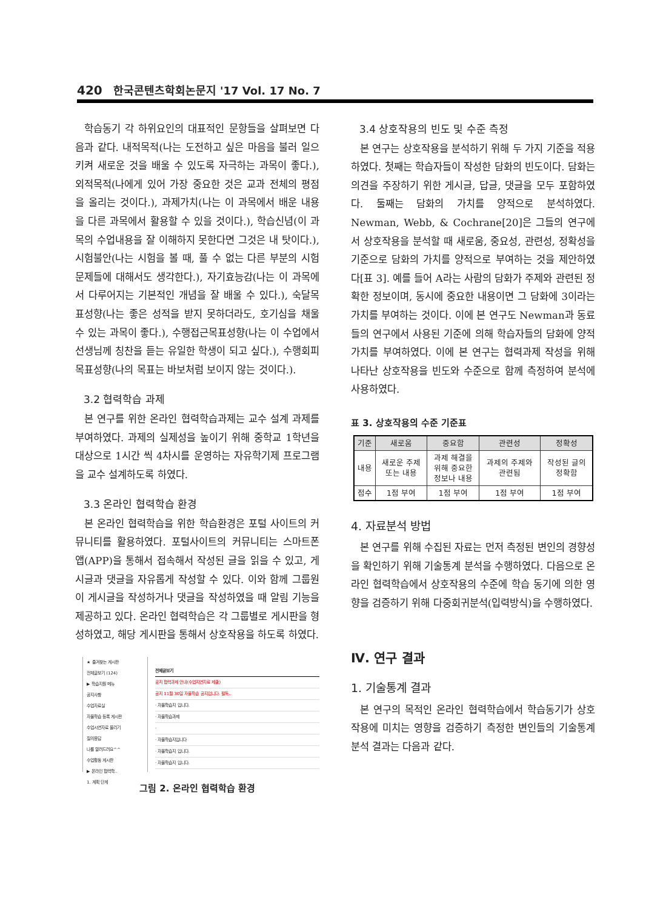420 한국콘텐츠학회논문지 '17 Vol. 17 No. 7
학습동기 각 하위요인의 대표적인 문항들을 살펴보면 다음과 같다. 내적목적(나는 도전하고 싶은 마음을 불러 일으키켜 새로운 것을 배울 수 있도록 자극하는 과목이 좋다.), 외적목적(나에게 있어 가장 중요한 것은 교과 전체의 평점을 올리는 것이다.), 과제가치(나는 이 과목에서 배운 내용을 다른 과목에서 활용할 수 있을 것이다.), 학습신념(이 과목의 수업내용을 잘 이해하지 못한다면 그것은 내 탓이다.), 시험불안(나는 시험을 볼 때, 풀 수 없는 다른 부분의 시험문제들에 대해서도 생각한다.), 자기효능감(나는 이 과목에서 다루어지는 기본적인 개념을 잘 배울 수 있다.), 숙달목표성향(나는 좋은 성적을 받지 못하더라도, 호기심을 채울 수 있는 과목이 좋다.), 수행접근목표성향(나는 이 수업에서 선생님께 칭찬을 듣는 유일한 학생이 되고 싶다.), 수행회피목표성향(나의 목표는 바보처럼 보이지 않는 것이다.).
3.2 협력학습 과제
본 연구를 위한 온라인 협력학습과제는 교수 설계 과제를 부여하였다. 과제의 실제성을 높이기 위해 중학교 1학년을 대상으로 1시간 씩 4차시를 운영하는 자유학기제 프로그램을 교수 설계하도록 하였다.
3.3 온라인 협력학습 환경
본 온라인 협력학습을 위한 학습환경은 포털 사이트의 커뮤니티를 활용하였다. 포털사이트의 커뮤니티는 스마트폰 앱(APP)을 통해서 접속해서 작성된 글을 읽을 수 있고, 게시글과 댓글을 자유롭게 작성할 수 있다. 이와 함께 그룹원이 게시글을 작성하거나 댓글을 작성하였을 때 알림 기능을 제공하고 있다. 온라인 협력학습은 각 그룹별로 게시판을 형성하였고, 해당 게시판을 통해서 상호작용을 하도록 하였다.
★ 즐겨찾는 게시판
전체글보기 (124)
▶ 학습지원 메뉴
공지사항
수업자료실
자율학습 등록 게시판
수업시연자료 올리기
질의응답
나를 알려드려요^^
수업활동 게시판
▶ 온라인 협력학..
1. 계획 단계
전체글보기
공지 협력과제 안내(수업지연자료 제출)
공지 11월 30일 자율학습 공지입니다. 필독..
· 자율학습지 입니다.
· 자율학습과제
·
· 자율학습지입니다
· 자율학습지 입니다.
· 자율학습지 입니다.
그림 2. 온라인 협력학습 환경
3.4 상호작용의 빈도 및 수준 측정
본 연구는 상호작용을 분석하기 위해 두 가지 기준을 적용하였다. 첫째는 학습자들이 작성한 담화의 빈도이다. 담화는 의견을 주장하기 위한 게시글, 답글, 댓글을 모두 포함하였다. 둘째는 담화의 가치를 양적으로 분석하였다. Newman, Webb, & Cochrane[20]은 그들의 연구에서 상호작용을 분석할 때 새로움, 중요성, 관련성, 정확성을 기준으로 담화의 가치를 양적으로 부여하는 것을 제안하였다[표 3]. 예를 들어 A라는 사람의 담화가 주제와 관련된 정확한 정보이며, 동시에 중요한 내용이면 그 담화에 3이라는 가치를 부여하는 것이다. 이에 본 연구도 Newman과 동료들의 연구에서 사용된 기준에 의해 학습자들의 담화에 양적 가치를 부여하였다. 이에 본 연구는 협력과제 작성을 위해 나타난 상호작용을 빈도와 수준으로 함께 측정하여 분석에 사용하였다.
표 3. 상호작용의 수준 기준표
| 기준 | 새로움 | 중요함 | 관련성 | 정확성 |
| --- | --- | --- | --- | --- |
| 내용 | 새로운 주제 또는 내용 | 과제 해결을 위해 중요한 정보나 내용 | 과제의 주제와 관련됨 | 작성된 글의 정확함 |
| 점수 | 1점 부여 | 1점 부여 | 1점 부여 | 1점 부여 |
4. 자료분석 방법
본 연구를 위해 수집된 자료는 먼저 측정된 변인의 경향성을 확인하기 위해 기술통계 분석을 수행하였다. 다음으로 온라인 협력학습에서 상호작용의 수준에 학습 동기에 의한 영향을 검증하기 위해 다중회귀분석(입력방식)을 수행하였다.
Ⅳ. 연구 결과
1. 기술통계 결과
본 연구의 목적인 온라인 협력학습에서 학습동기가 상호작용에 미치는 영향을 검증하기 측정한 변인들의 기술통계 분석 결과는 다음과 같다.